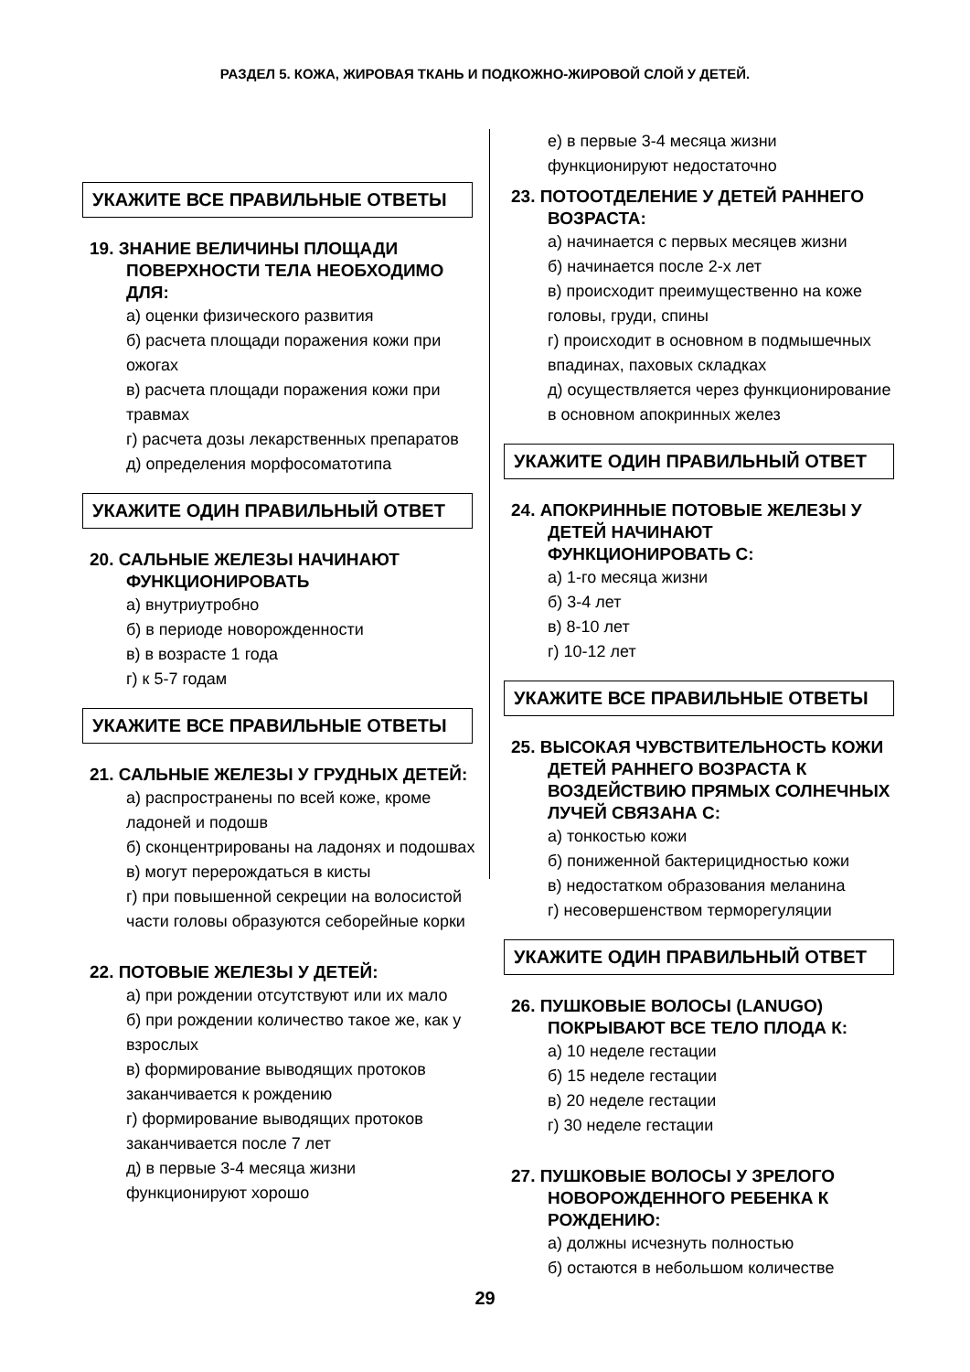РАЗДЕЛ 5. КОЖА, ЖИРОВАЯ ТКАНЬ И ПОДКОЖНО-ЖИРОВОЙ СЛОЙ У ДЕТЕЙ.
УКАЖИТЕ ВСЕ ПРАВИЛЬНЫЕ ОТВЕТЫ
19. ЗНАНИЕ ВЕЛИЧИНЫ ПЛОЩАДИ ПОВЕРХНОСТИ ТЕЛА НЕОБХОДИМО ДЛЯ:
а) оценки физического развития
б) расчета площади поражения кожи при ожогах
в) расчета площади поражения кожи при травмах
г) расчета дозы лекарственных препаратов
д) определения морфосоматотипа
УКАЖИТЕ ОДИН ПРАВИЛЬНЫЙ ОТВЕТ
20. САЛЬНЫЕ ЖЕЛЕЗЫ НАЧИНАЮТ ФУНКЦИОНИРОВАТЬ
а) внутриутробно
б) в периоде новорожденности
в) в возрасте 1 года
г) к 5-7 годам
УКАЖИТЕ ВСЕ ПРАВИЛЬНЫЕ ОТВЕТЫ
21. САЛЬНЫЕ ЖЕЛЕЗЫ У ГРУДНЫХ ДЕТЕЙ:
а) распространены по всей коже, кроме ладоней и подошв
б) сконцентрированы на ладонях и подошвах
в) могут перерождаться в кисты
г) при повышенной секреции на волосистой части головы образуются себорейные корки
22. ПОТОВЫЕ ЖЕЛЕЗЫ У ДЕТЕЙ:
а) при рождении отсутствуют или их мало
б) при рождении количество такое же, как у взрослых
в) формирование выводящих протоков заканчивается к рождению
г) формирование выводящих протоков заканчивается после 7 лет
д) в первые 3-4 месяца жизни функционируют хорошо
е) в первые 3-4 месяца жизни функционируют недостаточно
23. ПОТООТДЕЛЕНИЕ У ДЕТЕЙ РАННЕГО ВОЗРАСТА:
а) начинается с первых месяцев жизни
б) начинается после 2-х лет
в) происходит преимущественно на коже головы, груди, спины
г) происходит в основном в подмышечных впадинах, паховых складках
д) осуществляется через функционирование в основном апокринных желез
УКАЖИТЕ ОДИН ПРАВИЛЬНЫЙ ОТВЕТ
24. АПОКРИННЫЕ ПОТОВЫЕ ЖЕЛЕЗЫ У ДЕТЕЙ НАЧИНАЮТ ФУНКЦИОНИРОВАТЬ С:
а) 1-го месяца жизни
б) 3-4 лет
в) 8-10 лет
г) 10-12 лет
УКАЖИТЕ ВСЕ ПРАВИЛЬНЫЕ ОТВЕТЫ
25. ВЫСОКАЯ ЧУВСТВИТЕЛЬНОСТЬ КОЖИ ДЕТЕЙ РАННЕГО ВОЗРАСТА К ВОЗДЕЙСТВИЮ ПРЯМЫХ СОЛНЕЧНЫХ ЛУЧЕЙ СВЯЗАНА С:
а) тонкостью кожи
б) пониженной бактерицидностью кожи
в) недостатком образования меланина
г) несовершенством терморегуляции
УКАЖИТЕ ОДИН ПРАВИЛЬНЫЙ ОТВЕТ
26. ПУШКОВЫЕ ВОЛОСЫ (LANUGO) ПОКРЫВАЮТ ВСЕ ТЕЛО ПЛОДА К:
а) 10 неделе гестации
б) 15 неделе гестации
в) 20 неделе гестации
г) 30 неделе гестации
27. ПУШКОВЫЕ ВОЛОСЫ У ЗРЕЛОГО НОВОРОЖДЕННОГО РЕБЕНКА К РОЖДЕНИЮ:
а) должны исчезнуть полностью
б) остаются в небольшом количестве
29